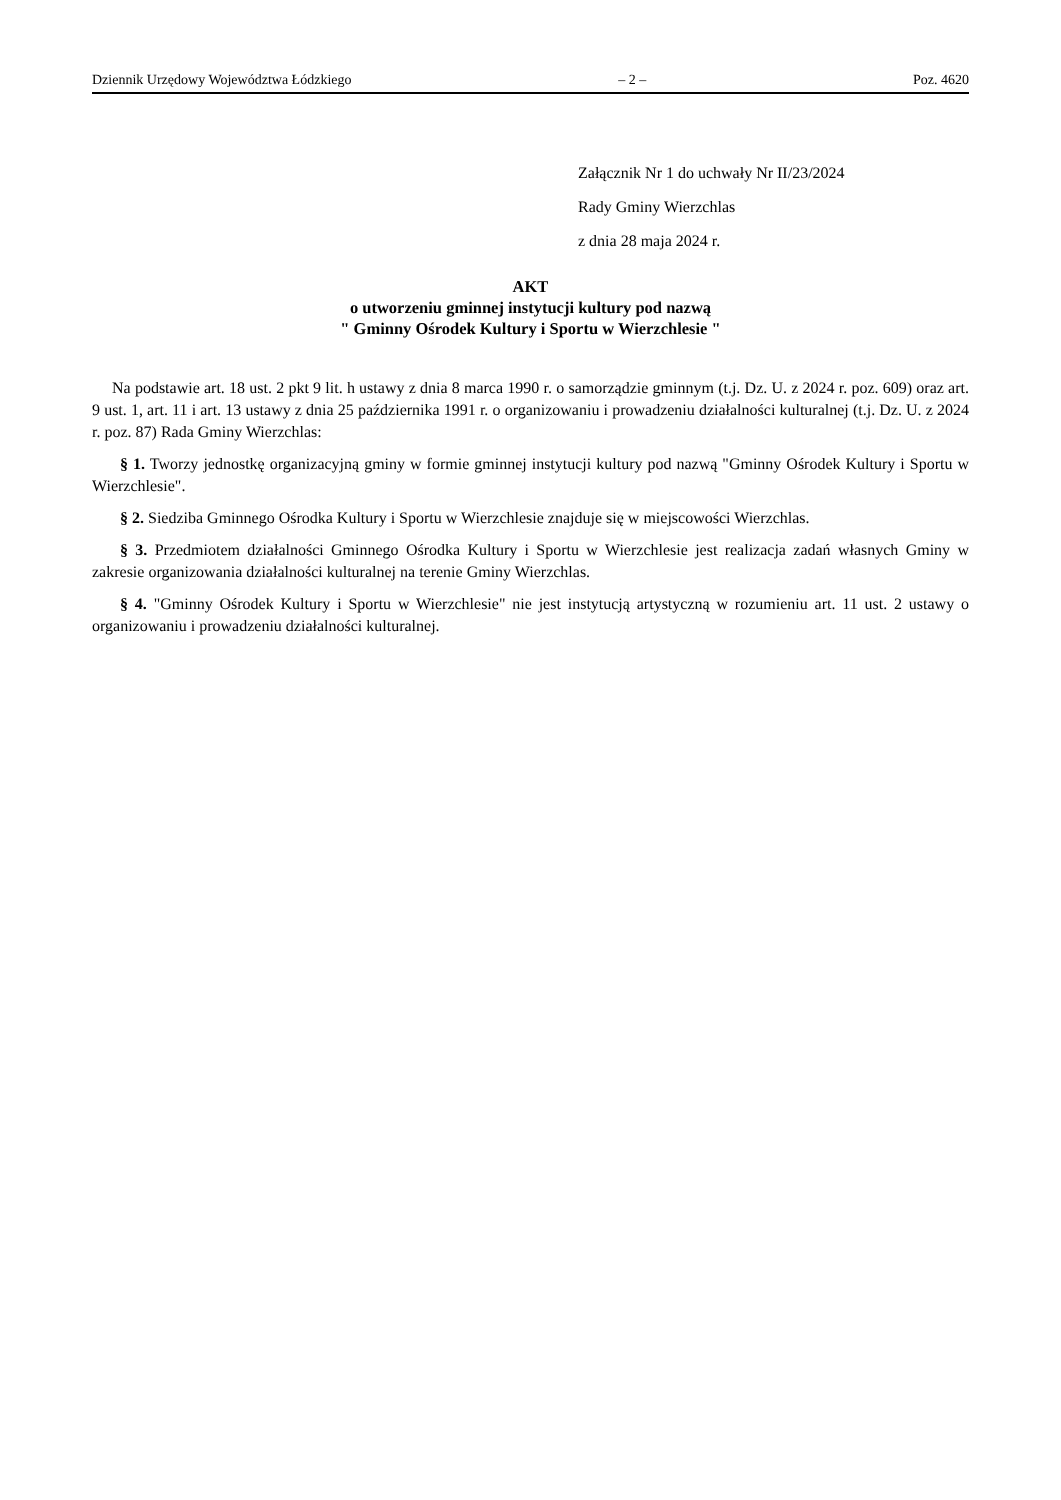Dziennik Urzędowy Województwa Łódzkiego – 2 – Poz. 4620
Załącznik Nr 1 do uchwały Nr II/23/2024
Rady Gminy Wierzchlas
z dnia 28 maja 2024 r.
AKT
o utworzeniu gminnej instytucji kultury pod nazwą
" Gminny Ośrodek Kultury i Sportu w Wierzchlesie "
Na podstawie art. 18 ust. 2 pkt 9 lit. h ustawy z dnia 8 marca 1990 r. o samorządzie gminnym (t.j. Dz. U. z 2024 r. poz. 609) oraz art. 9 ust. 1, art. 11 i art. 13 ustawy z dnia 25 października 1991 r. o organizowaniu i prowadzeniu działalności kulturalnej (t.j. Dz. U. z 2024 r. poz. 87) Rada Gminy Wierzchlas:
§ 1. Tworzy jednostkę organizacyjną gminy w formie gminnej instytucji kultury pod nazwą "Gminny Ośrodek Kultury i Sportu w Wierzchlesie".
§ 2. Siedziba Gminnego Ośrodka Kultury i Sportu w Wierzchlesie znajduje się w miejscowości Wierzchlas.
§ 3. Przedmiotem działalności Gminnego Ośrodka Kultury i Sportu w Wierzchlesie jest realizacja zadań własnych Gminy w zakresie organizowania działalności kulturalnej na terenie Gminy Wierzchlas.
§ 4. "Gminny Ośrodek Kultury i Sportu w Wierzchlesie" nie jest instytucją artystyczną w rozumieniu art. 11 ust. 2 ustawy o organizowaniu i prowadzeniu działalności kulturalnej.